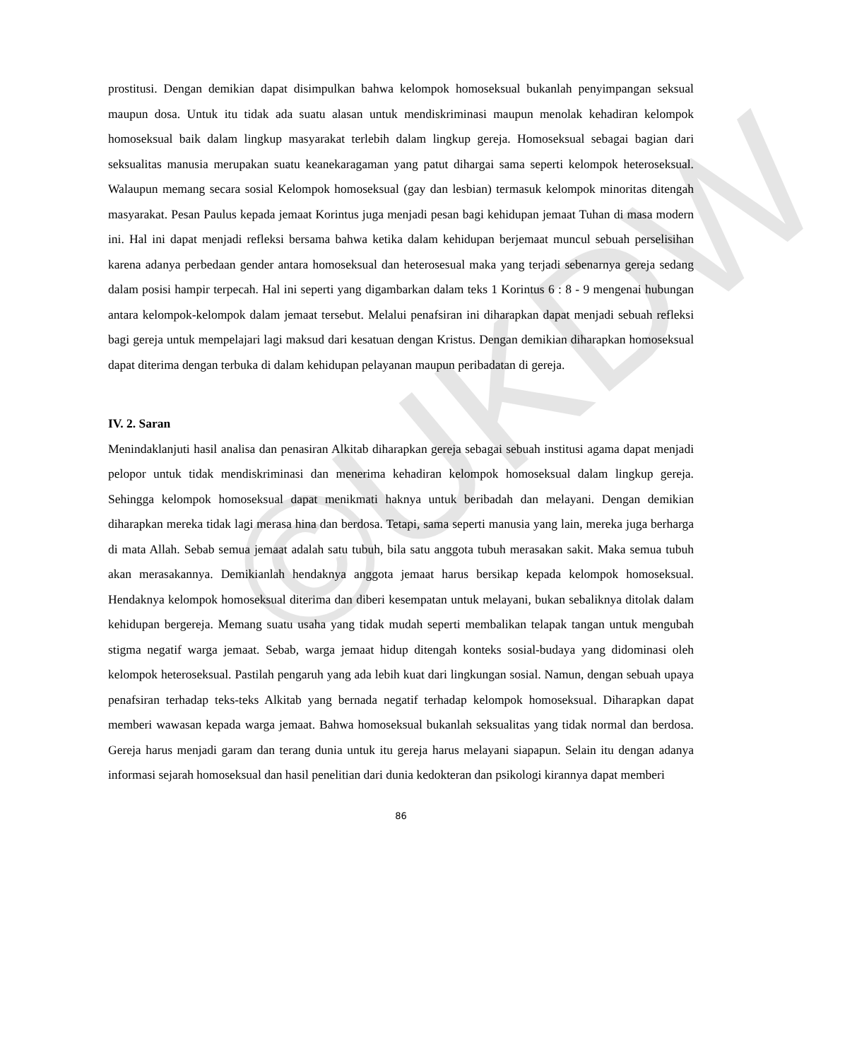©UKDW
prostitusi. Dengan demikian dapat disimpulkan bahwa kelompok homoseksual bukanlah penyimpangan seksual maupun dosa. Untuk itu tidak ada suatu alasan untuk mendiskriminasi maupun menolak kehadiran kelompok homoseksual baik dalam lingkup masyarakat terlebih dalam lingkup gereja. Homoseksual sebagai bagian dari seksualitas manusia merupakan suatu keanekaragaman yang patut dihargai sama seperti kelompok heteroseksual. Walaupun memang secara sosial Kelompok homoseksual (gay dan lesbian) termasuk kelompok minoritas ditengah masyarakat. Pesan Paulus kepada jemaat Korintus juga menjadi pesan bagi kehidupan jemaat Tuhan di masa modern ini. Hal ini dapat menjadi refleksi bersama bahwa ketika dalam kehidupan berjemaat muncul sebuah perselisihan karena adanya perbedaan gender antara homoseksual dan heterosesual maka yang terjadi sebenarnya gereja sedang dalam posisi hampir terpecah. Hal ini seperti yang digambarkan dalam teks 1 Korintus 6 : 8 - 9 mengenai hubungan antara kelompok-kelompok dalam jemaat tersebut. Melalui penafsiran ini diharapkan dapat menjadi sebuah refleksi bagi gereja untuk mempelajari lagi maksud dari kesatuan dengan Kristus. Dengan demikian diharapkan homoseksual dapat diterima dengan terbuka di dalam kehidupan pelayanan maupun peribadatan di gereja.
IV. 2. Saran
Menindaklanjuti hasil analisa dan penasiran Alkitab diharapkan gereja sebagai sebuah institusi agama dapat menjadi pelopor untuk tidak mendiskriminasi dan menerima kehadiran kelompok homoseksual dalam lingkup gereja. Sehingga kelompok homoseksual dapat menikmati haknya untuk beribadah dan melayani. Dengan demikian diharapkan mereka tidak lagi merasa hina dan berdosa. Tetapi, sama seperti manusia yang lain, mereka juga berharga di mata Allah. Sebab semua jemaat adalah satu tubuh, bila satu anggota tubuh merasakan sakit. Maka semua tubuh akan merasakannya. Demikianlah hendaknya anggota jemaat harus bersikap kepada kelompok homoseksual. Hendaknya kelompok homoseksual diterima dan diberi kesempatan untuk melayani, bukan sebaliknya ditolak dalam kehidupan bergereja. Memang suatu usaha yang tidak mudah seperti membalikan telapak tangan untuk mengubah stigma negatif warga jemaat. Sebab, warga jemaat hidup ditengah konteks sosial-budaya yang didominasi oleh kelompok heteroseksual. Pastilah pengaruh yang ada lebih kuat dari lingkungan sosial. Namun, dengan sebuah upaya penafsiran terhadap teks-teks Alkitab yang bernada negatif terhadap kelompok homoseksual. Diharapkan dapat memberi wawasan kepada warga jemaat. Bahwa homoseksual bukanlah seksualitas yang tidak normal dan berdosa. Gereja harus menjadi garam dan terang dunia untuk itu gereja harus melayani siapapun. Selain itu dengan adanya informasi sejarah homoseksual dan hasil penelitian dari dunia kedokteran dan psikologi kirannya dapat memberi
86